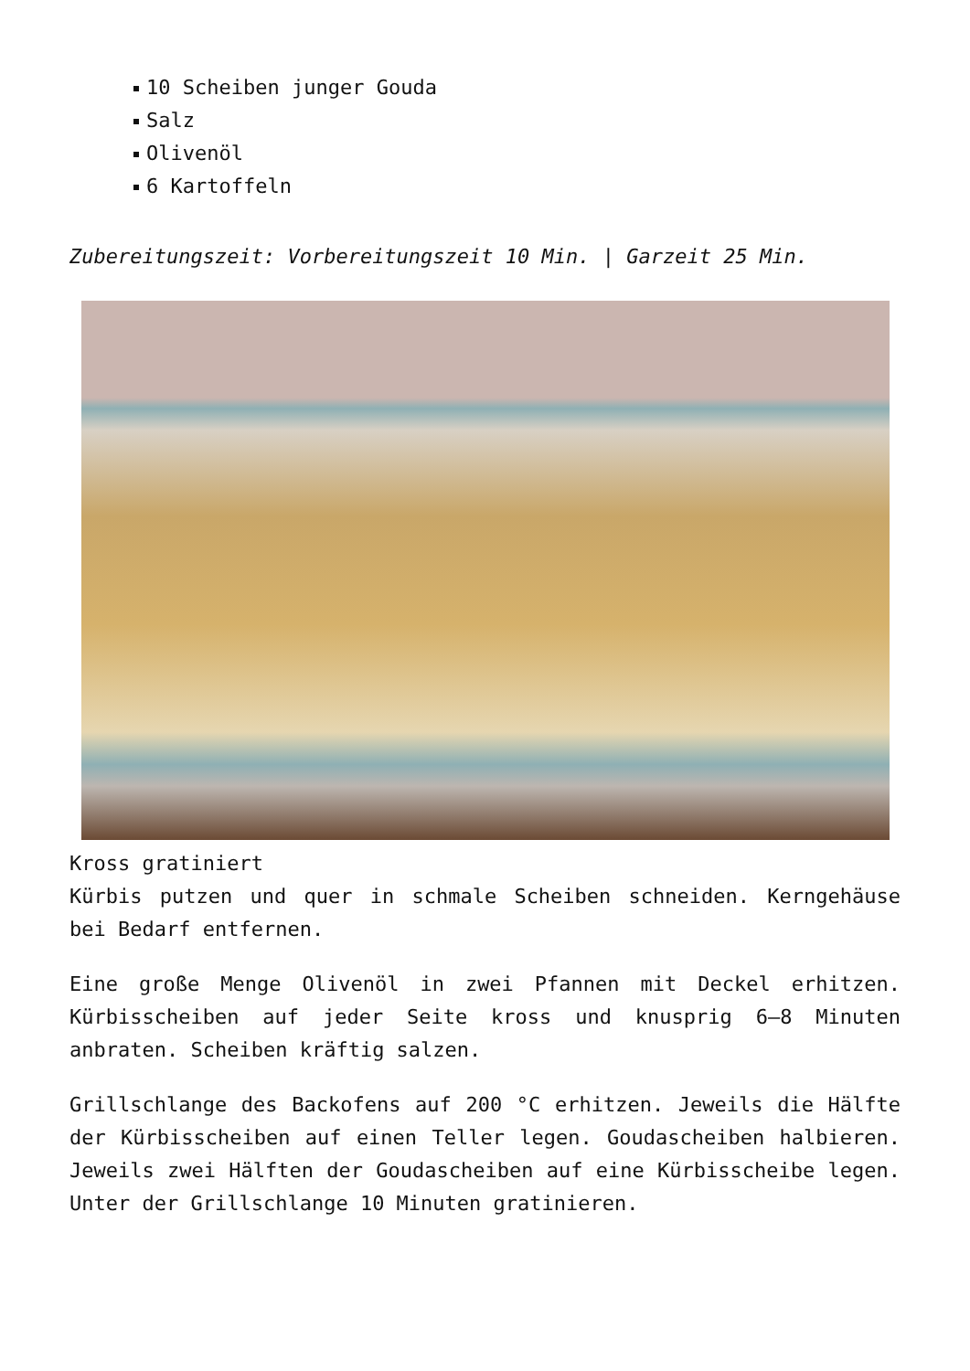10 Scheiben junger Gouda
Salz
Olivenöl
6 Kartoffeln
Zubereitungszeit: Vorbereitungszeit 10 Min. | Garzeit 25 Min.
Kross gratiniert
Kürbis putzen und quer in schmale Scheiben schneiden. Kerngehäuse bei Bedarf entfernen.
Eine große Menge Olivenöl in zwei Pfannen mit Deckel erhitzen. Kürbisscheiben auf jeder Seite kross und knusprig 6–8 Minuten anbraten. Scheiben kräftig salzen.
Grillschlange des Backofens auf 200 °C erhitzen. Jeweils die Hälfte der Kürbisscheiben auf einen Teller legen. Goudascheiben halbieren. Jeweils zwei Hälften der Goudascheiben auf eine Kürbisscheibe legen. Unter der Grillschlange 10 Minuten gratinieren.